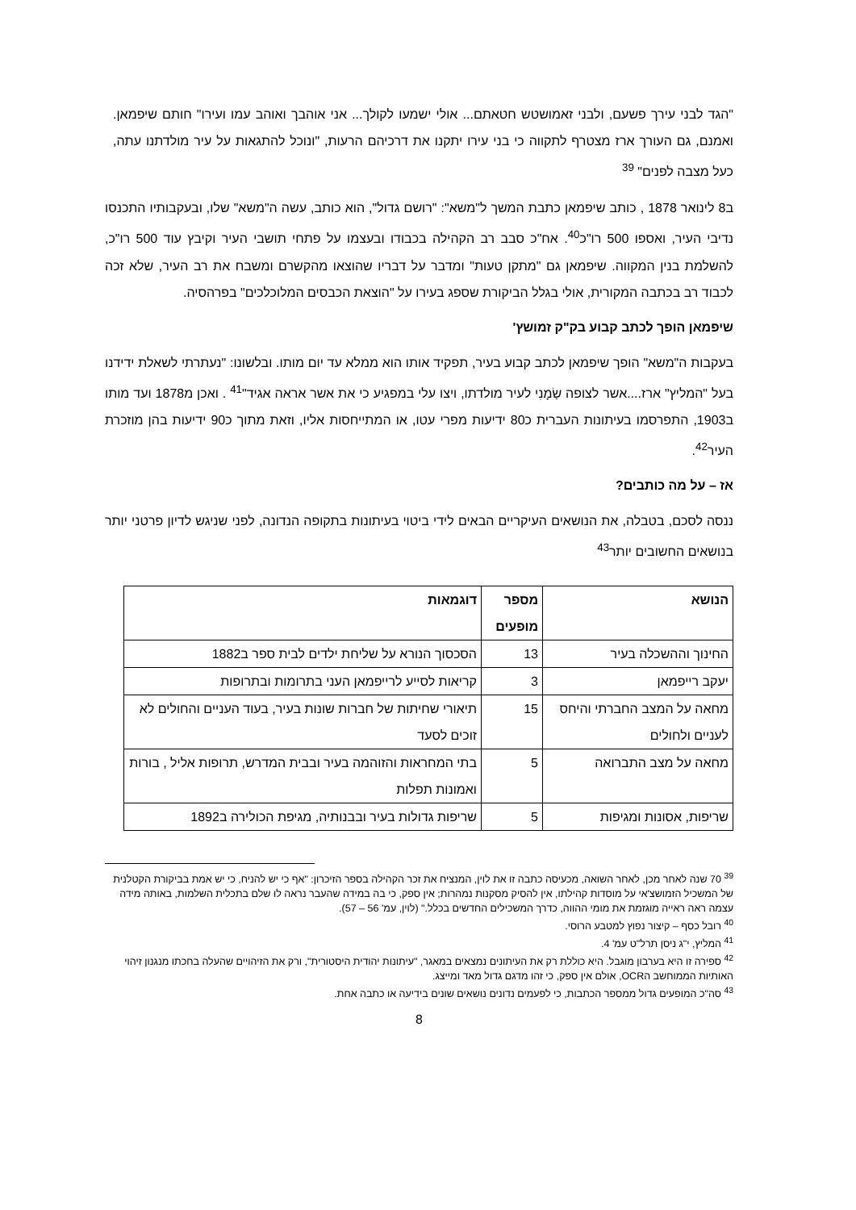"הגד לבני עירך פשעם, ולבני זאמושטש חטאתם... אולי ישמעו לקולך... אני אוהבך ואוהב עמו ועירו" חותם שיפמאן. ואמנם, גם העורך ארז מצטרף לתקווה כי בני עירו יתקנו את דרכיהם הרעות, "ונוכל להתגאות על עיר מולדתנו עתה, כעל מצבה לפנים" <sup>39</sup>
ב8 לינואר 1878 , כותב שיפמאן כתבת המשך ל"משא": "רושם גדול", הוא כותב, עשה ה"משא" שלו, ובעקבותיו התכנסו נדיבי העיר, ואספו 500 רו"כ<sup>40</sup>. אח"כ סבב רב הקהילה בכבודו ובעצמו על פתחי תושבי העיר וקיבץ עוד 500 רו"כ, להשלמת בנין המקווה. שיפמאן גם "מתקן טעות" ומדבר על דבריו שהוצאו מהקשרם ומשבח את רב העיר, שלא זכה לכבוד רב בכתבה המקורית, אולי בגלל הביקורת שספג בעירו על "הוצאת הכבסים המלוכלכים" בפרהסיה.
שיפמאן הופך לכתב קבוע בק"ק זמושץ'
בעקבות ה"משא" הופך שיפמאן לכתב קבוע בעיר, תפקיד אותו הוא ממלא עד יום מותו. ובלשונו: "נעתרתי לשאלת ידידנו בעל "המליץ" ארז....אשר לצופה שַׂמָנִי לעיר מולדתו, ויצו עלי במפגיע כי את אשר אראה אגיד"<sup>41</sup> . ואכן מ1878 ועד מותו ב1903, התפרסמו בעיתונות העברית כ80 ידיעות מפרי עטו, או המתייחסות אליו, וזאת מתוך כ90 ידיעות בהן מוזכרת העיר<sup>42</sup>.
אז – על מה כותבים?
ננסה לסכם, בטבלה, את הנושאים העיקריים הבאים לידי ביטוי בעיתונות בתקופה הנדונה, לפני שניגש לדיון פרטני יותר בנושאים החשובים יותר<sup>43</sup>
| הנושא | מספר מופעים | דוגמאות |
| --- | --- | --- |
| החינוך וההשכלה בעיר | 13 | הסכסוך הנורא על שליחת ילדים לבית ספר ב1882 |
| יעקב רייפמאן | 3 | קריאות לסייע לרייפמאן העני בתרומות ובתרופות |
| מחאה על המצב החברתי והיחס לעניים ולחולים | 15 | תיאורי שחיתות של חברות שונות בעיר, בעוד העניים והחולים לא זוכים לסעד |
| מחאה על מצב התברואה | 5 | בתי המחראות והזוהמה בעיר ובבית המדרש, תרופות אליל , בורות ואמונות תפלות |
| שריפות, אסונות ומגיפות | 5 | שריפות גדולות בעיר ובבנותיה, מגיפת הכולירה ב1892 |
<sup>39</sup> 70 שנה לאחר מכן, לאחר השואה, מכעיסה כתבה זו את לוין, המנציח את זכר הקהילה בספר הזיכרון: "אף כי יש להניח, כי יש אמת בביקורת הקטלנית של המשכיל הזמושצ'אי על מוסדות קהילתו, אין להסיק מסקנות נמהרות; אין ספק, כי בה במידה שהעבר נראה לו שלם בתכלית השלמות, באותה מידה עצמה ראה ראייה מוגזמת את מומי ההווה, כדרך המשכילים החדשים בכלל." (לוין, עמ' 56 – 57).
<sup>40</sup> רובל כסף – קיצור נפוץ למטבע הרוסי.
<sup>41</sup> המליץ, י"ג ניסן תרל"ט עמ' 4.
<sup>42</sup> ספירה זו היא בערבון מוגבל. היא כוללת רק את העיתונים נמצאים במאגר, "עיתונות יהודית היסטורית", ורק את הזיהויים שהעלה בחכתו מנגנון זיהוי האותיות הממוחשב הOCR, אולם אין ספק, כי זהו מדגם גדול מאד ומייצג.
<sup>43</sup> סה"כ המופעים גדול ממספר הכתבות, כי לפעמים נדונים נושאים שונים בידיעה או כתבה אחת.
8